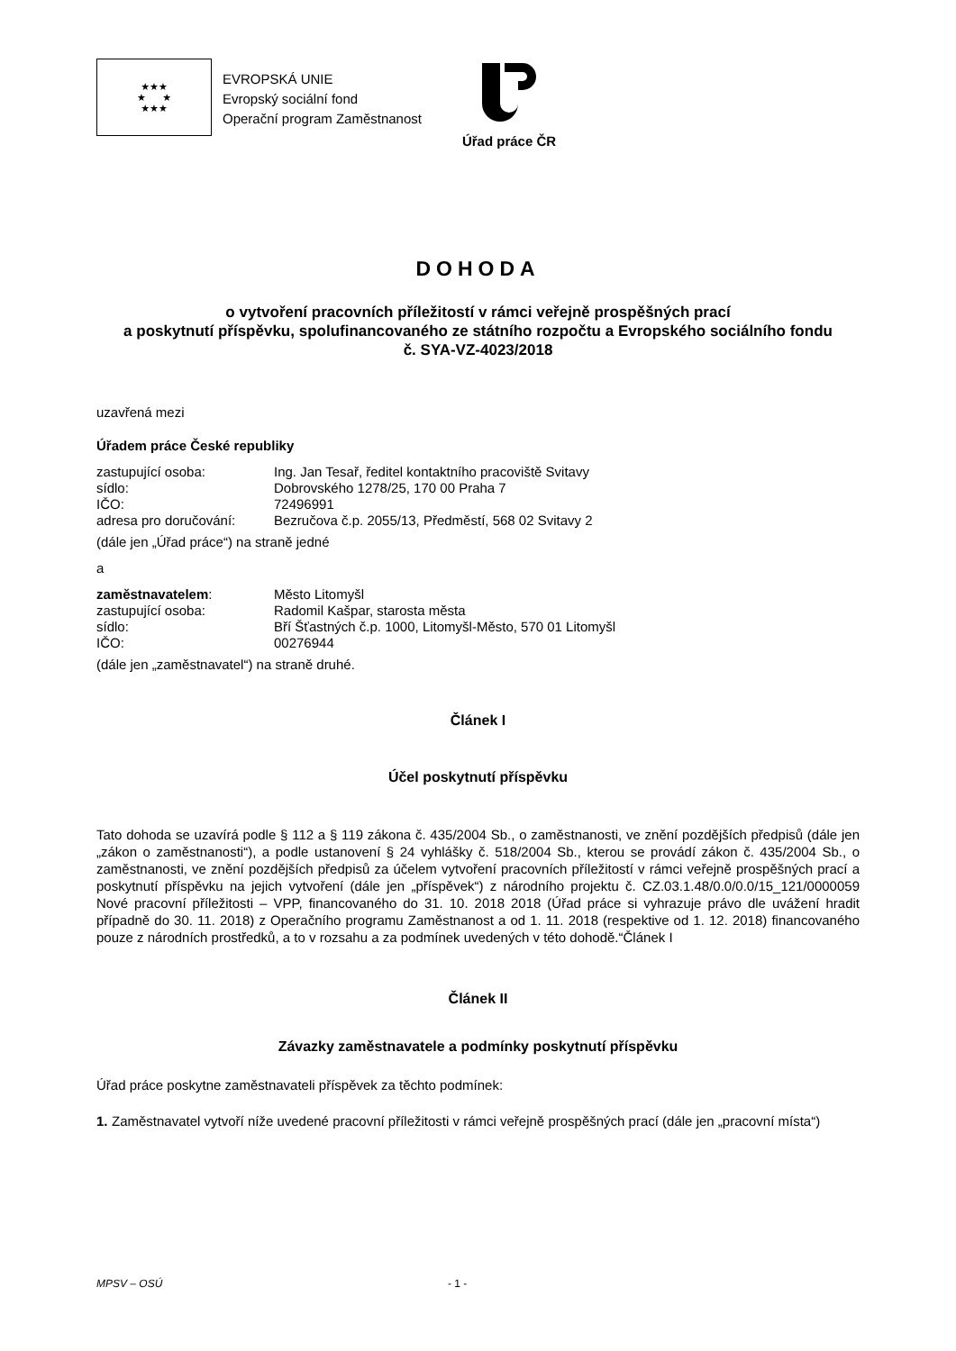★★★
★ ★
★★★
EVROPSKÁ UNIE
Evropský sociální fond
Operační program Zaměstnanost
Úřad práce ČR
DOHODA
o vytvoření pracovních příležitostí v rámci veřejně prospěšných prací
a poskytnutí příspěvku, spolufinancovaného ze státního rozpočtu a Evropského sociálního fondu
č. SYA-VZ-4023/2018
uzavřená mezi
Úřadem práce České republiky
zastupující osoba: Ing. Jan Tesař, ředitel kontaktního pracoviště Svitavy
sídlo: Dobrovského 1278/25, 170 00 Praha 7
IČO: 72496991
adresa pro doručování: Bezručova č.p. 2055/13, Předměstí, 568 02 Svitavy 2
(dále jen „Úřad práce“) na straně jedné
a
zaměstnavatelem: Město Litomyšl
zastupující osoba: Radomil Kašpar, starosta města
sídlo: Bří Šťastných č.p. 1000, Litomyšl-Město, 570 01 Litomyšl
IČO: 00276944
(dále jen „zaměstnavatel“) na straně druhé.
Článek I
Účel poskytnutí příspěvku
Tato dohoda se uzavírá podle § 112 a § 119 zákona č. 435/2004 Sb., o zaměstnanosti, ve znění pozdějších předpisů (dále jen „zákon o zaměstnanosti“), a podle ustanovení § 24 vyhlášky č. 518/2004 Sb., kterou se provádí zákon č. 435/2004 Sb., o zaměstnanosti, ve znění pozdějších předpisů za účelem vytvoření pracovních příležitostí v rámci veřejně prospěšných prací a poskytnutí příspěvku na jejich vytvoření (dále jen „příspěvek“) z národního projektu č. CZ.03.1.48/0.0/0.0/15_121/0000059 Nové pracovní příležitosti – VPP, financovaného do 31. 10. 2018 2018 (Úřad práce si vyhrazuje právo dle uvážení hradit případně do 30. 11. 2018) z Operačního programu Zaměstnanost a od 1. 11. 2018 (respektive od 1. 12. 2018) financovaného pouze z národních prostředků, a to v rozsahu a za podmínek uvedených v této dohodě.“Článek I
Článek II
Závazky zaměstnavatele a podmínky poskytnutí příspěvku
Úřad práce poskytne zaměstnavateli příspěvek za těchto podmínek:
1. Zaměstnavatel vytvoří níže uvedené pracovní příležitosti v rámci veřejně prospěšných prací (dále jen „pracovní místa“)
MPSV – OSÚ - 1 -